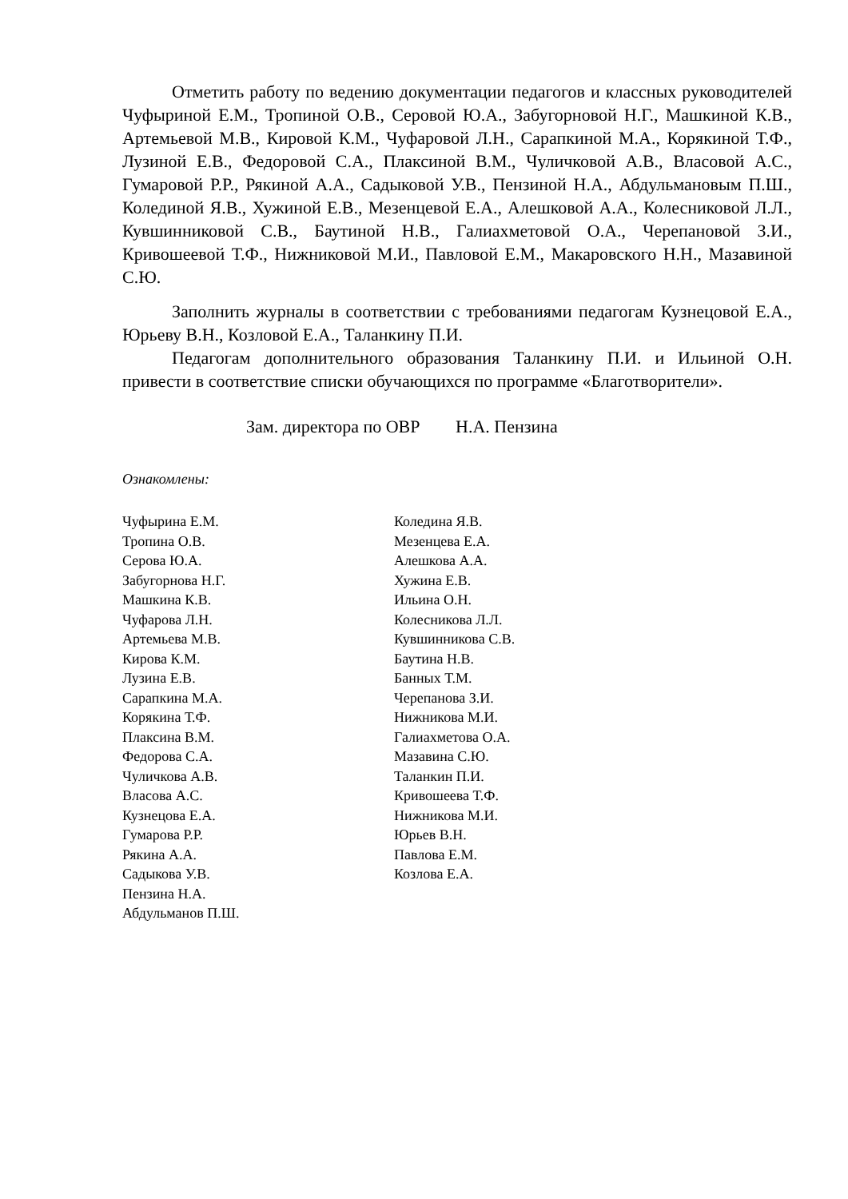Отметить работу по ведению документации педагогов и классных руководителей Чуфыриной Е.М., Тропиной О.В., Серовой Ю.А., Забугорновой Н.Г., Машкиной К.В., Артемьевой М.В., Кировой К.М., Чуфаровой Л.Н., Сарапкиной М.А., Корякиной Т.Ф., Лузиной Е.В., Федоровой С.А., Плаксиной В.М., Чуличковой А.В., Власовой А.С., Гумаровой Р.Р., Рякиной А.А., Садыковой У.В., Пензиной Н.А., Абдульмановым П.Ш., Колединой Я.В., Хужиной Е.В., Мезенцевой Е.А., Алешковой А.А., Колесниковой Л.Л., Кувшинниковой С.В., Баутиной Н.В., Галиахметовой О.А., Черепановой З.И., Кривошеевой Т.Ф., Нижниковой М.И., Павловой Е.М., Макаровского Н.Н., Мазавиной С.Ю.
Заполнить журналы в соответствии с требованиями педагогам Кузнецовой Е.А., Юрьеву В.Н., Козловой Е.А., Таланкину П.И.
Педагогам дополнительного образования Таланкину П.И. и Ильиной О.Н. привести в соответствие списки обучающихся по программе «Благотворители».
Зам. директора по ОВР Н.А. Пензина
Ознакомлены:
Чуфырина Е.М.
Тропина О.В.
Серова Ю.А.
Забугорнова Н.Г.
Машкина К.В.
Чуфарова Л.Н.
Артемьева М.В.
Кирова К.М.
Лузина Е.В.
Сарапкина М.А.
Корякина Т.Ф.
Плаксина В.М.
Федорова С.А.
Чуличкова А.В.
Власова А.С.
Кузнецова Е.А.
Гумарова Р.Р.
Рякина А.А.
Садыкова У.В.
Пензина Н.А.
Абдульманов П.Ш.
Коледина Я.В.
Мезенцева Е.А.
Алешкова А.А.
Хужина Е.В.
Ильина О.Н.
Колесникова Л.Л.
Кувшинникова С.В.
Баутина Н.В.
Банных Т.М.
Черепанова З.И.
Нижникова М.И.
Галиахметова О.А.
Мазавина С.Ю.
Таланкин П.И.
Кривошеева Т.Ф.
Нижникова М.И.
Юрьев В.Н.
Павлова Е.М.
Козлова Е.А.